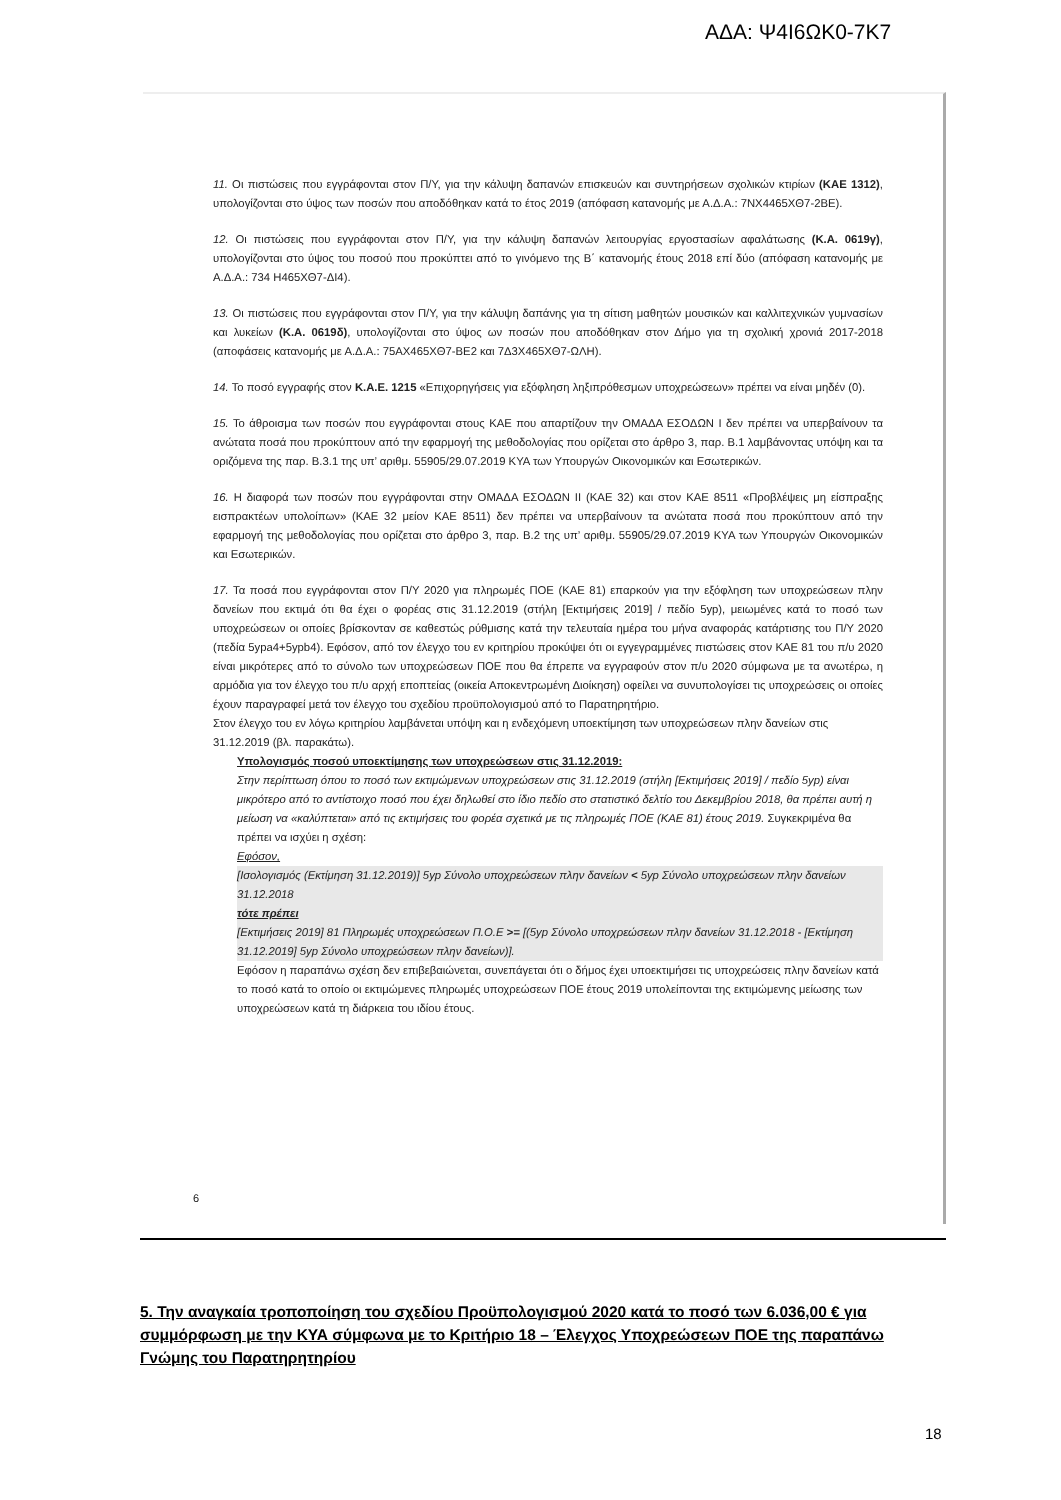ΑΔΑ: Ψ4Ι6ΩΚ0-7Κ7
11. Οι πιστώσεις που εγγράφονται στον Π/Υ, για την κάλυψη δαπανών επισκευών και συντηρήσεων σχολικών κτιρίων (ΚΑΕ 1312), υπολογίζονται στο ύψος των ποσών που αποδόθηκαν κατά το έτος 2019 (απόφαση κατανομής με Α.Δ.Α.: 7ΝΧ4465ΧΘ7-2ΒΕ).
12. Οι πιστώσεις που εγγράφονται στον Π/Υ, για την κάλυψη δαπανών λειτουργίας εργοστασίων αφαλάτωσης (Κ.Α. 0619γ), υπολογίζονται στο ύψος του ποσού που προκύπτει από το γινόμενο της Β΄ κατανομής έτους 2018 επί δύο (απόφαση κατανομής με Α.Δ.Α.: 734 Η465ΧΘ7-ΔΙ4).
13. Οι πιστώσεις που εγγράφονται στον Π/Υ, για την κάλυψη δαπάνης για τη σίτιση μαθητών μουσικών και καλλιτεχνικών γυμνασίων και λυκείων (Κ.Α. 0619δ), υπολογίζονται στο ύψος ων ποσών που αποδόθηκαν στον Δήμο για τη σχολική χρονιά 2017-2018 (αποφάσεις κατανομής με Α.Δ.Α.: 75ΑΧ465ΧΘ7-ΒΕ2 και 7Δ3Χ465ΧΘ7-ΩΛΗ).
14. Το ποσό εγγραφής στον Κ.Α.Ε. 1215 «Επιχορηγήσεις για εξόφληση ληξιπρόθεσμων υποχρεώσεων» πρέπει να είναι μηδέν (0).
15. Το άθροισμα των ποσών που εγγράφονται στους ΚΑΕ που απαρτίζουν την ΟΜΑΔΑ ΕΣΟΔΩΝ Ι δεν πρέπει να υπερβαίνουν τα ανώτατα ποσά που προκύπτουν από την εφαρμογή της μεθοδολογίας που ορίζεται στο άρθρο 3, παρ. Β.1 λαμβάνοντας υπόψη και τα οριζόμενα της παρ. Β.3.1 της υπ’ αριθμ. 55905/29.07.2019 ΚΥΑ των Υπουργών Οικονομικών και Εσωτερικών.
16. Η διαφορά των ποσών που εγγράφονται στην ΟΜΑΔΑ ΕΣΟΔΩΝ ΙΙ (ΚΑΕ 32) και στον ΚΑΕ 8511 «Προβλέψεις μη είσπραξης εισπρακτέων υπολοίπων» (ΚΑΕ 32 μείον ΚΑΕ 8511) δεν πρέπει να υπερβαίνουν τα ανώτατα ποσά που προκύπτουν από την εφαρμογή της μεθοδολογίας που ορίζεται στο άρθρο 3, παρ. Β.2 της υπ’ αριθμ. 55905/29.07.2019 ΚΥΑ των Υπουργών Οικονομικών και Εσωτερικών.
17. Τα ποσά που εγγράφονται στον Π/Υ 2020 για πληρωμές ΠΟΕ (ΚΑΕ 81) επαρκούν για την εξόφληση των υποχρεώσεων πλην δανείων που εκτιμά ότι θα έχει ο φορέας στις 31.12.2019 (στήλη [Εκτιμήσεις 2019] / πεδίο 5yp), μειωμένες κατά το ποσό των υποχρεώσεων οι οποίες βρίσκονταν σε καθεστώς ρύθμισης κατά την τελευταία ημέρα του μήνα αναφοράς κατάρτισης του Π/Υ 2020 (πεδία 5ypa4+5ypb4). Εφόσον, από τον έλεγχο του εν κριτηρίου προκύψει ότι οι εγγεγραμμένες πιστώσεις στον ΚΑΕ 81 του π/υ 2020 είναι μικρότερες από το σύνολο των υποχρεώσεων ΠΟΕ που θα έπρεπε να εγγραφούν στον π/υ 2020 σύμφωνα με τα ανωτέρω, η αρμόδια για τον έλεγχο του π/υ αρχή εποπτείας (οικεία Αποκεντρωμένη Διοίκηση) οφείλει να συνυπολογίσει τις υποχρεώσεις οι οποίες έχουν παραγραφεί μετά τον έλεγχο του σχεδίου προϋπολογισμού από το Παρατηρητήριο.
Στον έλεγχο του εν λόγω κριτηρίου λαμβάνεται υπόψη και η ενδεχόμενη υποεκτίμηση των υποχρεώσεων πλην δανείων στις 31.12.2019 (βλ. παρακάτω).
Υπολογισμός ποσού υποεκτίμησης των υποχρεώσεων στις 31.12.2019:
Στην περίπτωση όπου το ποσό των εκτιμώμενων υποχρεώσεων στις 31.12.2019 (στήλη [Εκτιμήσεις 2019] / πεδίο 5yp) είναι μικρότερο από το αντίστοιχο ποσό που έχει δηλωθεί στο ίδιο πεδίο στο στατιστικό δελτίο του Δεκεμβρίου 2018, θα πρέπει αυτή η μείωση να «καλύπτεται» από τις εκτιμήσεις του φορέα σχετικά με τις πληρωμές ΠΟΕ (ΚΑΕ 81) έτους 2019. Συγκεκριμένα θα πρέπει να ισχύει η σχέση:
Εφόσον,
[Ισολογισμός (Εκτίμηση 31.12.2019)] 5yp Σύνολο υποχρεώσεων πλην δανείων < 5yp Σύνολο υποχρεώσεων πλην δανείων 31.12.2018
τότε πρέπει
[Εκτιμήσεις 2019] 81 Πληρωμές υποχρεώσεων Π.Ο.Ε >= [(5yp Σύνολο υποχρεώσεων πλην δανείων 31.12.2018 - [Εκτίμηση 31.12.2019] 5yp Σύνολο υποχρεώσεων πλην δανείων)].
Εφόσον η παραπάνω σχέση δεν επιβεβαιώνεται, συνεπάγεται ότι ο δήμος έχει υποεκτιμήσει τις υποχρεώσεις πλην δανείων κατά το ποσό κατά το οποίο οι εκτιμώμενες πληρωμές υποχρεώσεων ΠΟΕ έτους 2019 υπολείπονται της εκτιμώμενης μείωσης των υποχρεώσεων κατά τη διάρκεια του ιδίου έτους.
6
5. Την αναγκαία τροποποίηση του σχεδίου Προϋπολογισμού 2020 κατά το ποσό των 6.036,00 € για συμμόρφωση με την ΚΥΑ σύμφωνα με το Κριτήριο 18 – Έλεγχος Υποχρεώσεων ΠΟΕ της παραπάνω Γνώμης του Παρατηρητηρίου
18